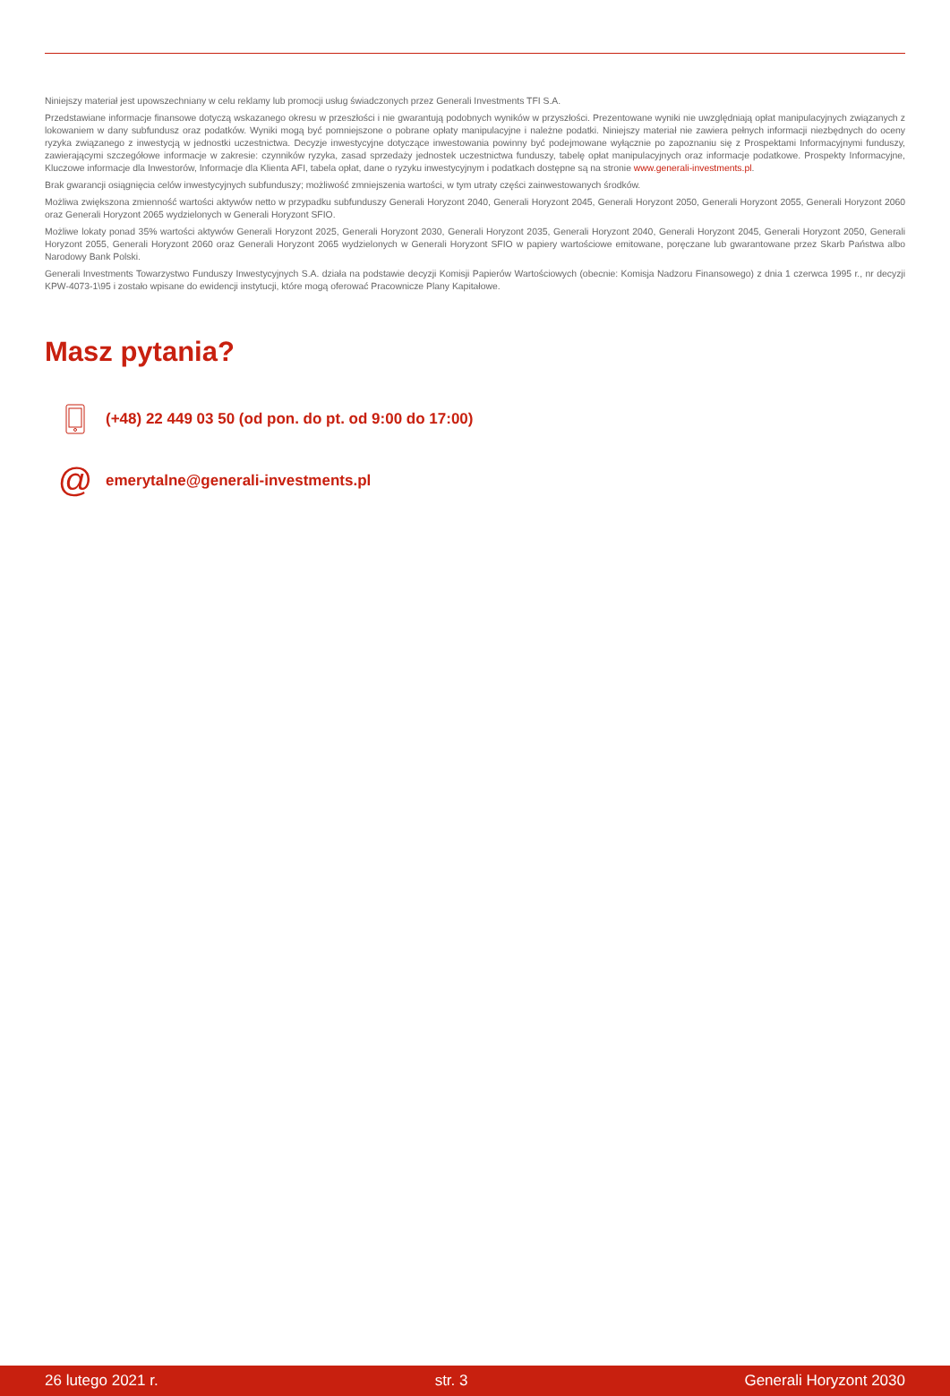Niniejszy materiał jest upowszechniany w celu reklamy lub promocji usług świadczonych przez Generali Investments TFI S.A.
Przedstawiane informacje finansowe dotyczą wskazanego okresu w przeszłości i nie gwarantują podobnych wyników w przyszłości. Prezentowane wyniki nie uwzględniają opłat manipulacyjnych związanych z lokowaniem w dany subfundusz oraz podatków. Wyniki mogą być pomniejszone o pobrane opłaty manipulacyjne i należne podatki. Niniejszy materiał nie zawiera pełnych informacji niezbędnych do oceny ryzyka związanego z inwestycją w jednostki uczestnictwa. Decyzje inwestycyjne dotyczące inwestowania powinny być podejmowane wyłącznie po zapoznaniu się z Prospektami Informacyjnymi funduszy, zawierającymi szczegółowe informacje w zakresie: czynników ryzyka, zasad sprzedaży jednostek uczestnictwa funduszy, tabelę opłat manipulacyjnych oraz informacje podatkowe. Prospekty Informacyjne, Kluczowe informacje dla Inwestorów, Informacje dla Klienta AFI, tabela opłat, dane o ryzyku inwestycyjnym i podatkach dostępne są na stronie www.generali-investments.pl.
Brak gwarancji osiągnięcia celów inwestycyjnych subfunduszy; możliwość zmniejszenia wartości, w tym utraty części zainwestowanych środków.
Możliwa zwiększona zmienność wartości aktywów netto w przypadku subfunduszy Generali Horyzont 2040, Generali Horyzont 2045, Generali Horyzont 2050, Generali Horyzont 2055, Generali Horyzont 2060 oraz Generali Horyzont 2065 wydzielonych w Generali Horyzont SFIO.
Możliwe lokaty ponad 35% wartości aktywów Generali Horyzont 2025, Generali Horyzont 2030, Generali Horyzont 2035, Generali Horyzont 2040, Generali Horyzont 2045, Generali Horyzont 2050, Generali Horyzont 2055, Generali Horyzont 2060 oraz Generali Horyzont 2065 wydzielonych w Generali Horyzont SFIO w papiery wartościowe emitowane, poręczane lub gwarantowane przez Skarb Państwa albo Narodowy Bank Polski.
Generali Investments Towarzystwo Funduszy Inwestycyjnych S.A. działa na podstawie decyzji Komisji Papierów Wartościowych (obecnie: Komisja Nadzoru Finansowego) z dnia 1 czerwca 1995 r., nr decyzji KPW-4073-1\95 i zostało wpisane do ewidencji instytucji, które mogą oferować Pracownicze Plany Kapitałowe.
Masz pytania?
(+48) 22 449 03 50 (od pon. do pt. od 9:00 do 17:00)
@
emerytalne@generali-investments.pl
26 lutego 2021 r. str. 3 Generali Horyzont 2030